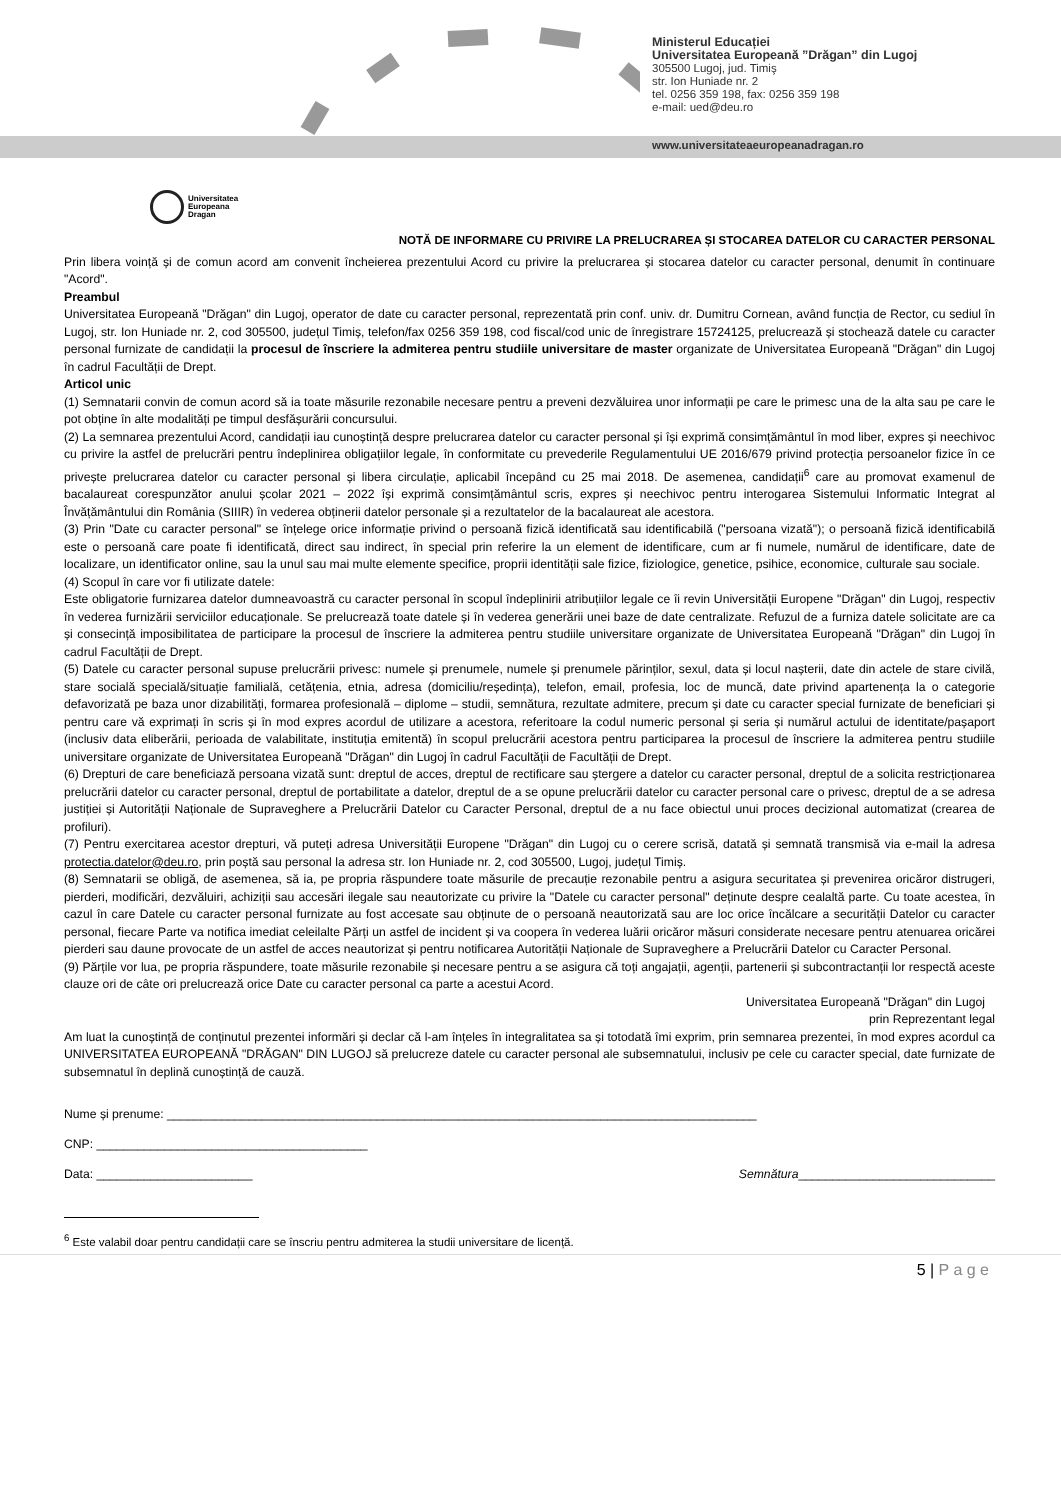Ministerul Educației
Universitatea Europeană ”Drăgan” din Lugoj
305500 Lugoj, jud. Timiş
str. Ion Huniade nr. 2
tel. 0256 359 198, fax: 0256 359 198
e-mail: ued@deu.ro
www.universitateaeuropeanadragan.ro
Universitatea
Europeana
Dragan
NOTĂ DE INFORMARE CU PRIVIRE LA PRELUCRAREA ȘI STOCAREA DATELOR CU CARACTER PERSONAL
Prin libera voință și de comun acord am convenit încheierea prezentului Acord cu privire la prelucrarea și stocarea datelor cu caracter personal, denumit în continuare "Acord".
Preambul
Universitatea Europeană "Drăgan" din Lugoj, operator de date cu caracter personal, reprezentată prin conf. univ. dr. Dumitru Cornean, având funcția de Rector, cu sediul în Lugoj, str. Ion Huniade nr. 2, cod 305500, județul Timiș, telefon/fax 0256 359 198, cod fiscal/cod unic de înregistrare 15724125, prelucrează și stochează datele cu caracter personal furnizate de candidații la procesul de înscriere la admiterea pentru studiile universitare de master organizate de Universitatea Europeană "Drăgan" din Lugoj în cadrul Facultății de Drept.
Articol unic
(1) Semnatarii convin de comun acord să ia toate măsurile rezonabile necesare pentru a preveni dezvăluirea unor informații pe care le primesc una de la alta sau pe care le pot obține în alte modalități pe timpul desfășurării concursului.
(2) La semnarea prezentului Acord, candidații iau cunoștință despre prelucrarea datelor cu caracter personal și își exprimă consimțământul în mod liber, expres și neechivoc cu privire la astfel de prelucrări pentru îndeplinirea obligațiilor legale, în conformitate cu prevederile Regulamentului UE 2016/679 privind protecția persoanelor fizice în ce privește prelucrarea datelor cu caracter personal și libera circulație, aplicabil începând cu 25 mai 2018. De asemenea, candidații<sup>6</sup> care au promovat examenul de bacalaureat corespunzător anului școlar 2021 – 2022 își exprimă consimțământul scris, expres și neechivoc pentru interogarea Sistemului Informatic Integrat al Învățământului din România (SIIIR) în vederea obținerii datelor personale și a rezultatelor de la bacalaureat ale acestora.
(3) Prin "Date cu caracter personal" se înțelege orice informație privind o persoană fizică identificată sau identificabilă ("persoana vizată"); o persoană fizică identificabilă este o persoană care poate fi identificată, direct sau indirect, în special prin referire la un element de identificare, cum ar fi numele, numărul de identificare, date de localizare, un identificator online, sau la unul sau mai multe elemente specifice, proprii identității sale fizice, fiziologice, genetice, psihice, economice, culturale sau sociale.
(4) Scopul în care vor fi utilizate datele:
Este obligatorie furnizarea datelor dumneavoastră cu caracter personal în scopul îndeplinirii atribuțiilor legale ce îi revin Universității Europene "Drăgan" din Lugoj, respectiv în vederea furnizării serviciilor educaționale. Se prelucrează toate datele și în vederea generării unei baze de date centralizate. Refuzul de a furniza datele solicitate are ca și consecință imposibilitatea de participare la procesul de înscriere la admiterea pentru studiile universitare organizate de Universitatea Europeană "Drăgan" din Lugoj în cadrul Facultății de Drept.
(5) Datele cu caracter personal supuse prelucrării privesc: numele și prenumele, numele și prenumele părinților, sexul, data și locul nașterii, date din actele de stare civilă, stare socială specială/situație familială, cetățenia, etnia, adresa (domiciliu/reședința), telefon, email, profesia, loc de muncă, date privind apartenența la o categorie defavorizată pe baza unor dizabilități, formarea profesională – diplome – studii, semnătura, rezultate admitere, precum și date cu caracter special furnizate de beneficiari și pentru care vă exprimați în scris și în mod expres acordul de utilizare a acestora, referitoare la codul numeric personal și seria și numărul actului de identitate/pașaport (inclusiv data eliberării, perioada de valabilitate, instituția emitentă) în scopul prelucrării acestora pentru participarea la procesul de înscriere la admiterea pentru studiile universitare organizate de Universitatea Europeană "Drăgan" din Lugoj în cadrul Facultății de Facultății de Drept.
(6) Drepturi de care beneficiază persoana vizată sunt: dreptul de acces, dreptul de rectificare sau ștergere a datelor cu caracter personal, dreptul de a solicita restricționarea prelucrării datelor cu caracter personal, dreptul de portabilitate a datelor, dreptul de a se opune prelucrării datelor cu caracter personal care o privesc, dreptul de a se adresa justiției și Autorității Naționale de Supraveghere a Prelucrării Datelor cu Caracter Personal, dreptul de a nu face obiectul unui proces decizional automatizat (crearea de profiluri).
(7) Pentru exercitarea acestor drepturi, vă puteți adresa Universității Europene "Drăgan" din Lugoj cu o cerere scrisă, datată și semnată transmisă via e-mail la adresa protectia.datelor@deu.ro, prin poștă sau personal la adresa str. Ion Huniade nr. 2, cod 305500, Lugoj, județul Timiș.
(8) Semnatarii se obligă, de asemenea, să ia, pe propria răspundere toate măsurile de precauție rezonabile pentru a asigura securitatea și prevenirea oricăror distrugeri, pierderi, modificări, dezvăluiri, achiziții sau accesări ilegale sau neautorizate cu privire la "Datele cu caracter personal" deținute despre cealaltă parte. Cu toate acestea, în cazul în care Datele cu caracter personal furnizate au fost accesate sau obținute de o persoană neautorizată sau are loc orice încălcare a securității Datelor cu caracter personal, fiecare Parte va notifica imediat celeilalte Părți un astfel de incident și va coopera în vederea luării oricăror măsuri considerate necesare pentru atenuarea oricărei pierderi sau daune provocate de un astfel de acces neautorizat și pentru notificarea Autorității Naționale de Supraveghere a Prelucrării Datelor cu Caracter Personal.
(9) Părțile vor lua, pe propria răspundere, toate măsurile rezonabile și necesare pentru a se asigura că toți angajații, agenții, partenerii și subcontractanții lor respectă aceste clauze ori de câte ori prelucrează orice Date cu caracter personal ca parte a acestui Acord.
Universitatea Europeană "Drăgan" din Lugoj
prin Reprezentant legal
Am luat la cunoștință de conținutul prezentei informări și declar că l-am înțeles în integralitatea sa și totodată îmi exprim, prin semnarea prezentei, în mod expres acordul ca UNIVERSITATEA EUROPEANĂ "DRĂGAN" DIN LUGOJ să prelucreze datele cu caracter personal ale subsemnatului, inclusiv pe cele cu caracter special, date furnizate de subsemnatul în deplină cunoștință de cauză.
Nume și prenume: _______________________________________________________________________________________
CNP: ________________________________________
Data: _______________________ Semnătura_____________________________
<sup>6</sup> Este valabil doar pentru candidații care se înscriu pentru admiterea la studii universitare de licență.
5 | P a g e